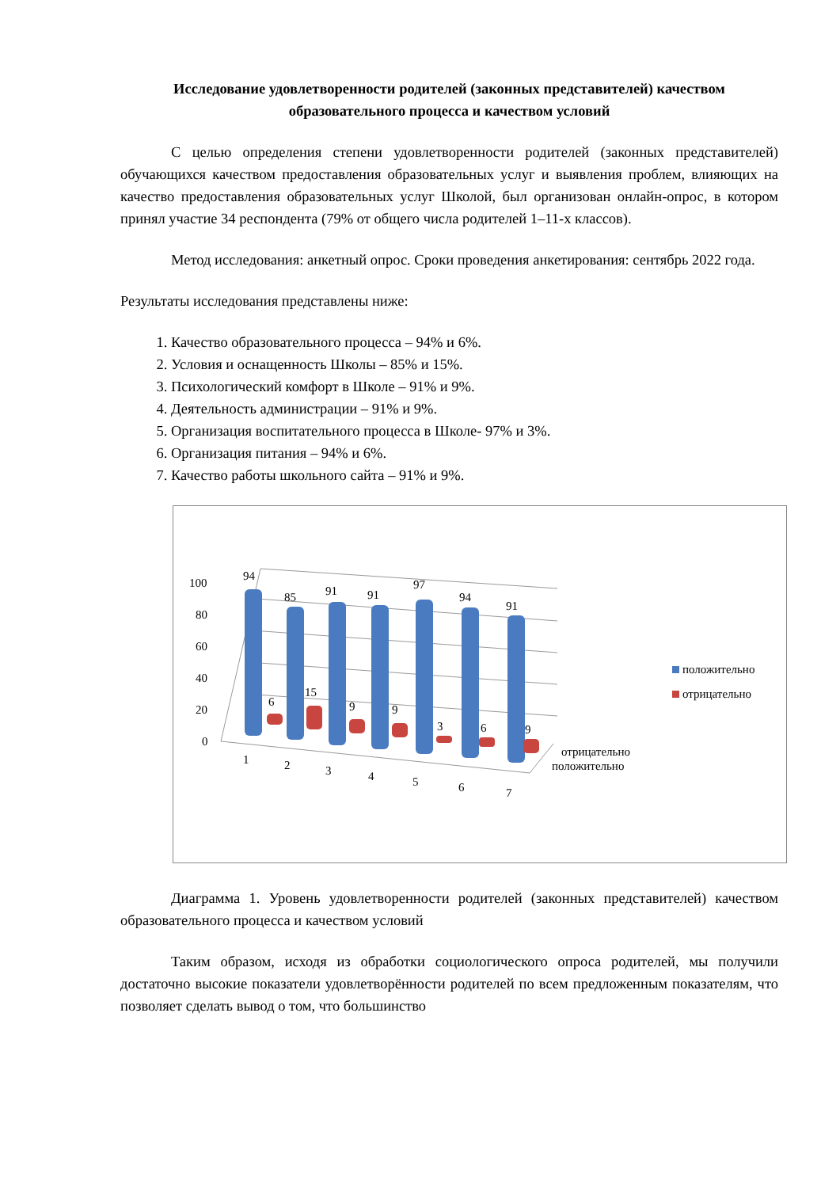Исследование удовлетворенности родителей (законных представителей) качеством образовательного процесса и качеством условий
С целью определения степени удовлетворенности родителей (законных представителей) обучающихся качеством предоставления образовательных услуг и выявления проблем, влияющих на качество предоставления образовательных услуг Школой, был организован онлайн-опрос, в котором принял участие 34 респондента (79% от общего числа родителей 1–11-х классов).
Метод исследования: анкетный опрос. Сроки проведения анкетирования: сентябрь 2022 года.
Результаты исследования представлены ниже:
1. Качество образовательного процесса – 94% и 6%.
2. Условия и оснащенность Школы – 85% и 15%.
3. Психологический комфорт в Школе – 91% и 9%.
4. Деятельность администрации – 91% и 9%.
5. Организация воспитательного процесса в Школе- 97% и 3%.
6. Организация питания – 94% и 6%.
7. Качество работы школьного сайта – 91% и 9%.
100
80
60
40
20
0
94
85
91
91
97
94
91
6
15
9
9
3
6
9
1
2
3
4
5
6
7
отрицательно
положительно
положительно
отрицательно
Диаграмма 1. Уровень удовлетворенности родителей (законных представителей) качеством образовательного процесса и качеством условий
Таким образом, исходя из обработки социологического опроса родителей, мы получили достаточно высокие показатели удовлетворённости родителей по всем предложенным показателям, что позволяет сделать вывод о том, что большинство